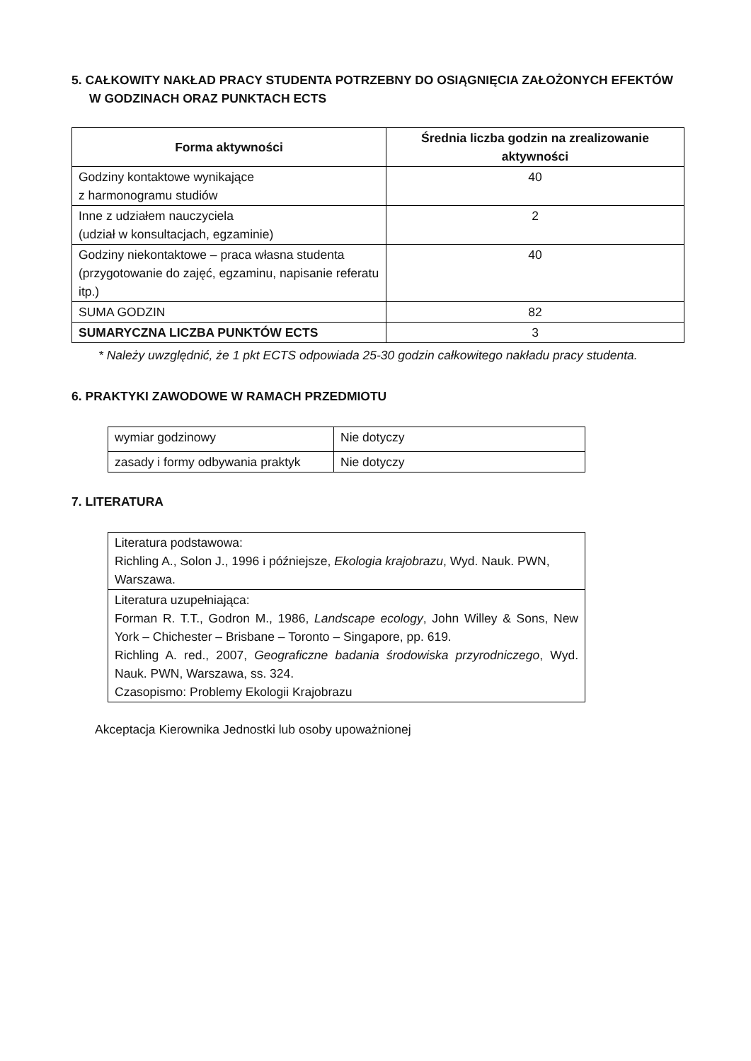5. CAŁKOWITY NAKŁAD PRACY STUDENTA POTRZEBNY DO OSIĄGNIĘCIA ZAŁOŻONYCH EFEKTÓW W GODZINACH ORAZ PUNKTACH ECTS
| Forma aktywności | Średnia liczba godzin na zrealizowanie aktywności |
| --- | --- |
| Godziny kontaktowe wynikające z harmonogramu studiów | 40 |
| Inne z udziałem nauczyciela (udział w konsultacjach, egzaminie) | 2 |
| Godziny niekontaktowe – praca własna studenta (przygotowanie do zajęć, egzaminu, napisanie referatu itp.) | 40 |
| SUMA GODZIN | 82 |
| SUMARYCZNA LICZBA PUNKTÓW ECTS | 3 |
* Należy uwzględnić, że 1 pkt ECTS odpowiada 25-30 godzin całkowitego nakładu pracy studenta.
6. PRAKTYKI ZAWODOWE W RAMACH PRZEDMIOTU
| wymiar godzinowy | Nie dotyczy |
| zasady i formy odbywania praktyk | Nie dotyczy |
7. LITERATURA
| Literatura podstawowa: Richling A., Solon J., 1996 i późniejsze, Ekologia krajobrazu , Wyd. Nauk. PWN, Warszawa. |
| Literatura uzupełniająca: Forman R. T.T., Godron M., 1986, Landscape ecology , John Willey & Sons, New York – Chichester – Brisbane – Toronto – Singapore, pp. 619. Richling A. red., 2007, Geograficzne badania środowiska przyrodniczego , Wyd. Nauk. PWN, Warszawa, ss. 324. Czasopismo: Problemy Ekologii Krajobrazu |
Akceptacja Kierownika Jednostki lub osoby upoważnionej